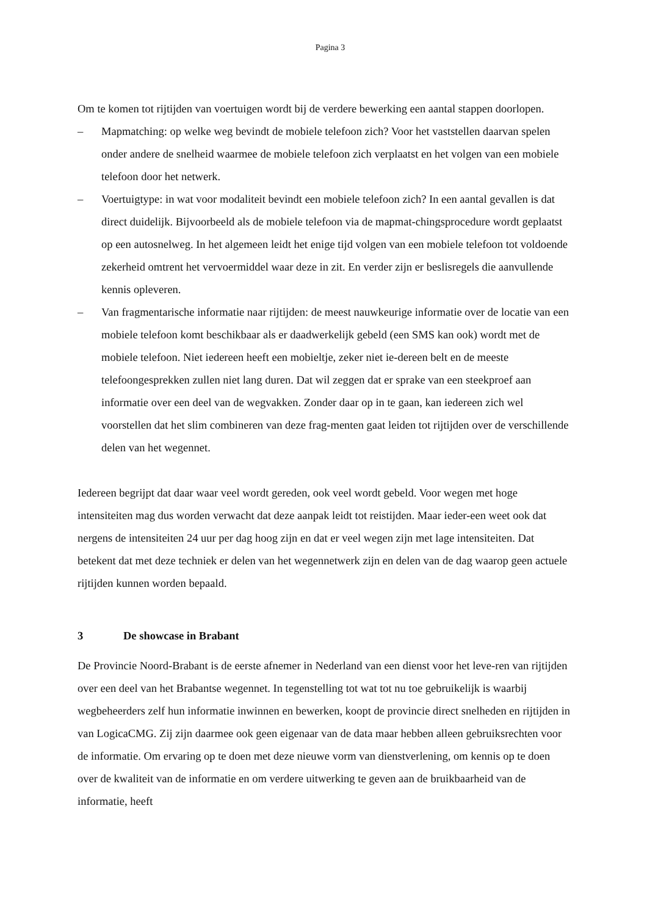Pagina 3
Om te komen tot rijtijden van voertuigen wordt bij de verdere bewerking een aantal stappen doorlopen.
– Mapmatching: op welke weg bevindt de mobiele telefoon zich? Voor het vaststellen daarvan spelen onder andere de snelheid waarmee de mobiele telefoon zich verplaatst en het volgen van een mobiele telefoon door het netwerk.
– Voertuigtype: in wat voor modaliteit bevindt een mobiele telefoon zich? In een aantal gevallen is dat direct duidelijk. Bijvoorbeeld als de mobiele telefoon via de mapmat-chingsprocedure wordt geplaatst op een autosnelweg. In het algemeen leidt het enige tijd volgen van een mobiele telefoon tot voldoende zekerheid omtrent het vervoermiddel waar deze in zit. En verder zijn er beslisregels die aanvullende kennis opleveren.
– Van fragmentarische informatie naar rijtijden: de meest nauwkeurige informatie over de locatie van een mobiele telefoon komt beschikbaar als er daadwerkelijk gebeld (een SMS kan ook) wordt met de mobiele telefoon. Niet iedereen heeft een mobieltje, zeker niet ie-dereen belt en de meeste telefoongesprekken zullen niet lang duren. Dat wil zeggen dat er sprake van een steekproef aan informatie over een deel van de wegvakken. Zonder daar op in te gaan, kan iedereen zich wel voorstellen dat het slim combineren van deze frag-menten gaat leiden tot rijtijden over de verschillende delen van het wegennet.
Iedereen begrijpt dat daar waar veel wordt gereden, ook veel wordt gebeld. Voor wegen met hoge intensiteiten mag dus worden verwacht dat deze aanpak leidt tot reistijden. Maar ieder-een weet ook dat nergens de intensiteiten 24 uur per dag hoog zijn en dat er veel wegen zijn met lage intensiteiten. Dat betekent dat met deze techniek er delen van het wegennetwerk zijn en delen van de dag waarop geen actuele rijtijden kunnen worden bepaald.
3 De showcase in Brabant
De Provincie Noord-Brabant is de eerste afnemer in Nederland van een dienst voor het leve-ren van rijtijden over een deel van het Brabantse wegennet. In tegenstelling tot wat tot nu toe gebruikelijk is waarbij wegbeheerders zelf hun informatie inwinnen en bewerken, koopt de provincie direct snelheden en rijtijden in van LogicaCMG. Zij zijn daarmee ook geen eigenaar van de data maar hebben alleen gebruiksrechten voor de informatie. Om ervaring op te doen met deze nieuwe vorm van dienstverlening, om kennis op te doen over de kwaliteit van de informatie en om verdere uitwerking te geven aan de bruikbaarheid van de informatie, heeft